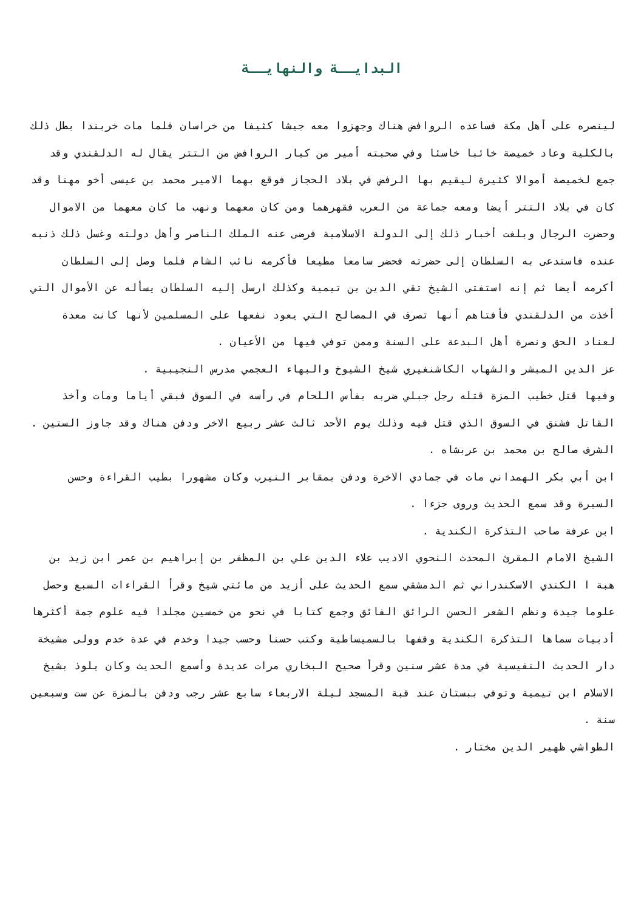البدايــة والنهايــة
لينصره على أهل مكة فساعده الروافض هناك وجهزوا معه جيشا كثيفا من خراسان فلما مات خربندا بطل ذلك بالكلية وعاد خميصة خائبا خاسئا وفي صحبته أمير من كبار الروافض من التتر يقال له الدلقندي وقد جمع لخميصة أموالا كثيرة ليقيم بها الرفض في بلاد الحجاز فوقع بهما الامير محمد بن عيسى أخو مهنا وقد كان في بلاد التتر أيضا ومعه جماعة من العرب فقهرهما ومن كان معهما ونهب ما كان معهما من الاموال وحضرت الرجال وبلغت أخبار ذلك إلى الدولة الاسلامية فرضى عنه الملك الناصر وأهل دولته وغسل ذلك ذنبه عنده فاستدعى به السلطان إلى حضرته فحضر سامعا مطيعا فأكرمه نائب الشام فلما وصل إلى السلطان أكرمه أيضا ثم إنه استفتى الشيخ تقي الدين بن تيمية وكذلك ارسل إليه السلطان يسأله عن الأموال التي أخذت من الدلقندي فأفتاهم أنها تصرف في المصالح التي يعود نفعها على المسلمين لأنها كانت معدة لعناد الحق ونصرة أهل البدعة على السنة وممن توفي فيها من الأعيان .
عز الدين المبشر والشهاب الكاشنغيري شيخ الشيوخ والبهاء العجمي مدرس النجيبية .
وفيها قتل خطيب المزة قتله رجل جبلي ضربه بفأس اللحام في رأسه في السوق فبقي أياما ومات وأخذ القاتل فشنق في السوق الذي قتل فيه وذلك يوم الأحد ثالث عشر ربيع الاخر ودفن هناك وقد جاوز الستين .
الشرف صالح بن محمد بن عربشاه .
ابن أبي بكر الهمداني مات في جمادي الاخرة ودفن بمقابر النيرب وكان مشهورا بطيب القراءة وحسن السيرة وقد سمع الحديث وروى جزءا .
ابن عرفة صاحب التذكرة الكندية .
الشيخ الامام المقرئ المحدث النحوي الاديب علاء الدين علي بن المظفر بن إبراهيم بن عمر ابن زيد بن هبة ا الكندي الاسكندراني ثم الدمشقي سمع الحديث على أزيد من مائتي شيخ وقرأ القراءات السبع وحصل علوما جيدة ونظم الشعر الحسن الرائق الفائق وجمع كتابا في نحو من خمسين مجلدا فيه علوم جمة أكثرها أدبيات سماها التذكرة الكندية وقفها بالسميساطية وكتب حسنا وحسب جيدا وخدم في عدة خدم وولى مشيخة دار الحديث النفيسية في مدة عشر سنين وقرأ صحيح البخاري مرات عديدة وأسمع الحديث وكان يلوذ بشيخ الاسلام ابن تيمية وتوفي ببستان عند قبة المسجد ليلة الاربعاء سابع عشر رجب ودفن بالمزة عن ست وسبعين سنة .
الطواشي ظهير الدين مختار .